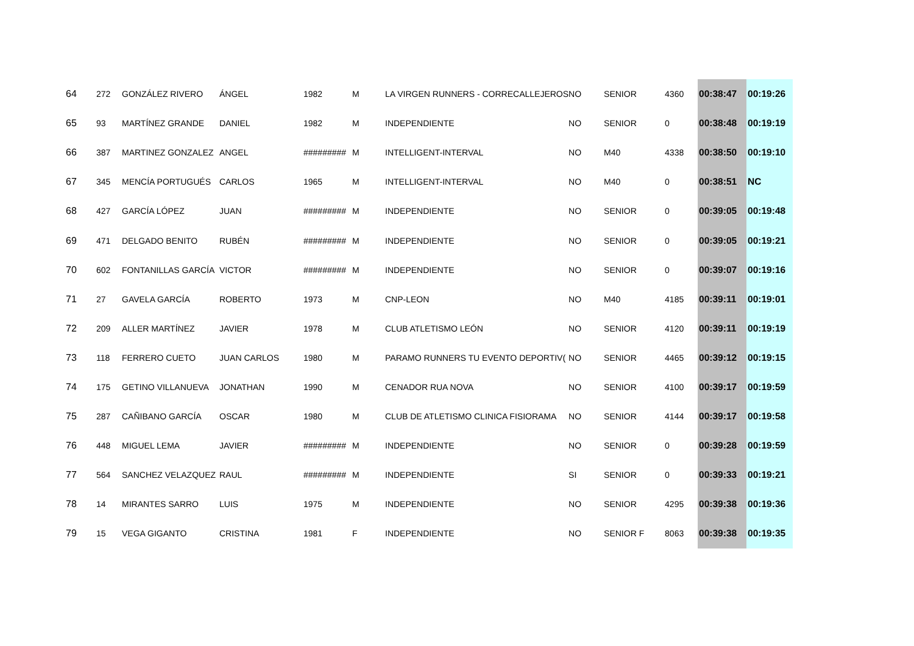| 64 | 272 | GONZÁLEZ RIVERO | ÁNGEL | 1982 | M | LA VIRGEN RUNNERS - CORRECALLEJEROS | NO | SENIOR | 4360 | 00:38:47 | 00:19:26 |
| 65 | 93 | MARTÍNEZ GRANDE | DANIEL | 1982 | M | INDEPENDIENTE | NO | SENIOR | 0 | 00:38:48 | 00:19:19 |
| 66 | 387 | MARTINEZ GONZALEZ | ANGEL | ######### | M | INTELLIGENT-INTERVAL | NO | M40 | 4338 | 00:38:50 | 00:19:10 |
| 67 | 345 | MENCÍA PORTUGUÉS | CARLOS | 1965 | M | INTELLIGENT-INTERVAL | NO | M40 | 0 | 00:38:51 | NC |
| 68 | 427 | GARCÍA LÓPEZ | JUAN | ######### | M | INDEPENDIENTE | NO | SENIOR | 0 | 00:39:05 | 00:19:48 |
| 69 | 471 | DELGADO BENITO | RUBÉN | ######### | M | INDEPENDIENTE | NO | SENIOR | 0 | 00:39:05 | 00:19:21 |
| 70 | 602 | FONTANILLAS GARCÍA | VICTOR | ######### | M | INDEPENDIENTE | NO | SENIOR | 0 | 00:39:07 | 00:19:16 |
| 71 | 27 | GAVELA GARCÍA | ROBERTO | 1973 | M | CNP-LEON | NO | M40 | 4185 | 00:39:11 | 00:19:01 |
| 72 | 209 | ALLER MARTÍNEZ | JAVIER | 1978 | M | CLUB ATLETISMO LEÓN | NO | SENIOR | 4120 | 00:39:11 | 00:19:19 |
| 73 | 118 | FERRERO CUETO | JUAN CARLOS | 1980 | M | PARAMO RUNNERS TU EVENTO DEPORTIV( | NO | SENIOR | 4465 | 00:39:12 | 00:19:15 |
| 74 | 175 | GETINO VILLANUEVA | JONATHAN | 1990 | M | CENADOR RUA NOVA | NO | SENIOR | 4100 | 00:39:17 | 00:19:59 |
| 75 | 287 | CAÑIBANO GARCÍA | OSCAR | 1980 | M | CLUB DE ATLETISMO CLINICA FISIORAMA | NO | SENIOR | 4144 | 00:39:17 | 00:19:58 |
| 76 | 448 | MIGUEL LEMA | JAVIER | ######### | M | INDEPENDIENTE | NO | SENIOR | 0 | 00:39:28 | 00:19:59 |
| 77 | 564 | SANCHEZ VELAZQUEZ | RAUL | ######### | M | INDEPENDIENTE | SI | SENIOR | 0 | 00:39:33 | 00:19:21 |
| 78 | 14 | MIRANTES SARRO | LUIS | 1975 | M | INDEPENDIENTE | NO | SENIOR | 4295 | 00:39:38 | 00:19:36 |
| 79 | 15 | VEGA GIGANTO | CRISTINA | 1981 | F | INDEPENDIENTE | NO | SENIOR F | 8063 | 00:39:38 | 00:19:35 |